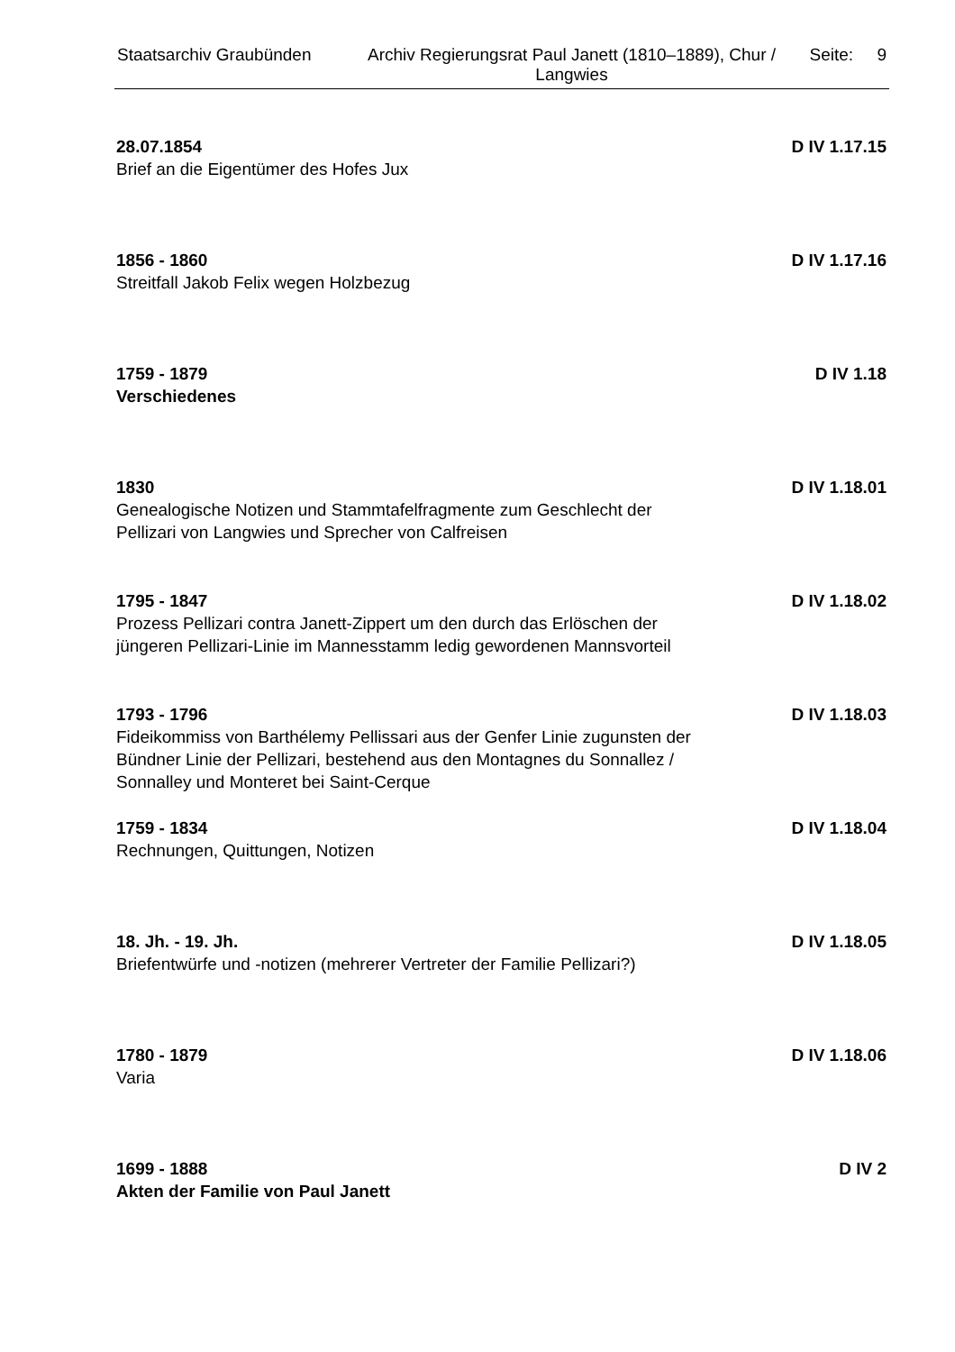Staatsarchiv Graubünden Archiv Regierungsrat Paul Janett (1810–1889), Chur / Langwies
Seite: 9
28.07.1854
D IV 1.17.15
Brief an die Eigentümer des Hofes Jux
1856 - 1860
D IV 1.17.16
Streitfall Jakob Felix wegen Holzbezug
1759 - 1879
D IV 1.18
Verschiedenes
1830
D IV 1.18.01
Genealogische Notizen und Stammtafelfragmente zum Geschlecht der Pellizari von Langwies und Sprecher von Calfreisen
1795 - 1847
D IV 1.18.02
Prozess Pellizari contra Janett-Zippert um den durch das Erlöschen der jüngeren Pellizari-Linie im Mannesstamm ledig gewordenen Mannsvorteil
1793 - 1796
D IV 1.18.03
Fideikommiss von Barthélemy Pellissari aus der Genfer Linie zugunsten der Bündner Linie der Pellizari, bestehend aus den Montagnes du Sonnallez / Sonnalley und Monteret bei Saint-Cerque
1759 - 1834
D IV 1.18.04
Rechnungen, Quittungen, Notizen
18. Jh. - 19. Jh.
D IV 1.18.05
Briefentwürfe und -notizen (mehrerer Vertreter der Familie Pellizari?)
1780 - 1879
D IV 1.18.06
Varia
1699 - 1888
D IV 2
Akten der Familie von Paul Janett